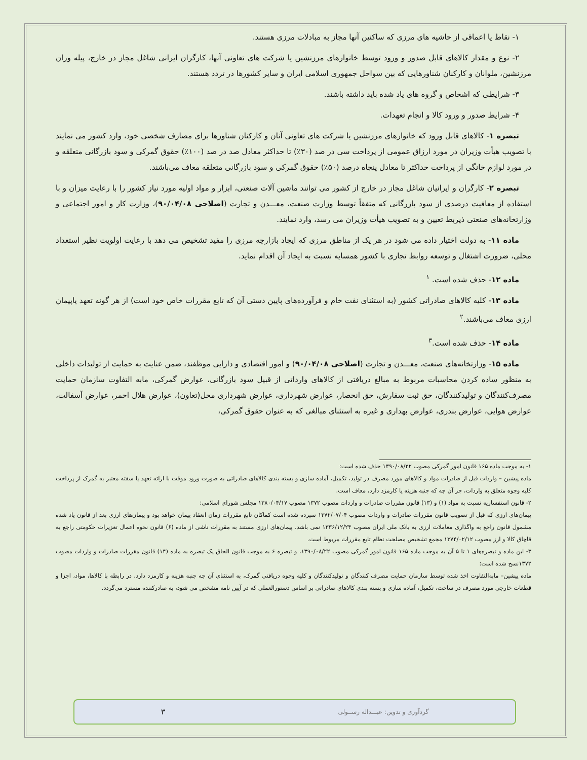۱- نقاط یا اعماقی از حاشیه های مرزی که ساکنین آنها مجاز به مبادلات مرزی هستند.
۲- نوع و مقدار کالاهای قابل صدور و ورود توسط خانوارهای مرزنشین یا شرکت های تعاونی آنها، کارگران ایرانی شاغل مجاز در خارج، پیله وران مرزنشین، ملوانان و کارکنان شناورهایی که بین سواحل جمهوری اسلامی ایران و سایر کشورها در تردد هستند.
۳- شرایطی که اشخاص و گروه های یاد شده باید داشته باشند.
۴- شرایط صدور و ورود کالا و انجام تعهدات.
تبصره ۱- کالاهای قابل ورود که خانوارهای مرزنشین یا شرکت های تعاونی آنان و کارکنان شناورها برای مصارف شخصی خود، وارد کشور می نمایند با تصویب هیأت وزیران در مورد ارزاق عمومی از پرداخت سی در صد (۳۰٪) تا حداکثر معادل صد در صد (۱۰۰٪) حقوق گمرکی و سود بازرگانی متعلقه و در مورد لوازم خانگی از پرداخت حداکثر تا معادل پنجاه درصد (۵۰٪) حقوق گمرکی و سود بازرگانی متعلقه معاف می‌باشند.
تبصره ۲- کارگران و ایرانیان شاغل مجاز در خارج از کشور می توانند ماشین آلات صنعتی، ابزار و مواد اولیه مورد نیاز کشور را با رعایت میزان و با استفاده از معافیت درصدی از سود بازرگانی که متفقاً توسط وزارت صنعت، معـــدن و تجارت (اصلاحی ۹۰/۰۴/۰۸)، وزارت کار و امور اجتماعی و وزارتخانه‌های صنعتی ذیربط تعیین و به تصویب هیأت وزیران می رسد، وارد نمایند.
ماده ۱۱- به دولت اختیار داده می شود در هر یک از مناطق مرزی که ایجاد بازارچه مرزی را مفید تشخیص می دهد با رعایت اولویت نظیر استعداد محلی، ضرورت اشتغال و توسعه روابط تجاری با کشور همسایه نسبت به ایجاد آن اقدام نماید.
ماده ۱۲- حذف شده است. <sup>۱</sup>
ماده ۱۳- کلیه کالاهای صادراتی کشور (به استثنای نفت خام و فرآورده‌های پایین دستی آن که تابع مقررات خاص خود است) از هر گونه تعهد یاپیمان ارزی معاف می‌باشند.<sup>۲</sup>
ماده ۱۴- حذف شده است.<sup>۳</sup>
ماده ۱۵- وزارتخانه‌های صنعت، معـــدن و تجارت (اصلاحی ۹۰/۰۴/۰۸) و امور اقتصادی و دارایی موظفند، ضمن عنایت به حمایت از تولیدات داخلی به منظور ساده کردن محاسبات مربوط به مبالغ دریافتی از کالاهای وارداتی از قبیل سود بازرگانی، عوارض گمرکی، مابه التفاوت سازمان حمایت مصرف‌کنندگان و تولیدکنندگان، حق ثبت سفارش، حق انحصار، عوارض شهرداری، عوارض شهرداری محل(تعاون)، عوارض هلال احمر، عوارض آسفالت، عوارض هوایی، عوارض بندری، عوارض بهداری و غیره به استثنای مبالغی که به عنوان حقوق گمرکی،
۱- به موجب ماده ۱۶۵ قانون امور گمرکی مصوب ۱۳۹۰/۰۸/۲۲ حذف شده است:
ماده پیشین – واردات قبل از صادرات مواد و کالاهای مورد مصرف در تولید، تکمیل، آماده سازی و بسته بندی کالاهای صادراتی به صورت ورود موقت با ارائه تعهد یا سفته معتبر به گمرک از پرداخت کلیه وجوه متعلق به واردات، جز آن چه که جنبه هزینه یا کارمزد دارد، معاف است.
۲- قانون استفساریه نسبت به مواد (۱) و (۱۳) قانون مقررات صادرات و واردات مصوب ۱۳۷۲ مصوب ۱۳۸۰/۰۴/۱۷ مجلس شورای اسلامی:
پیمان‌های ارزی که قبل از تصویب قانون مقررات صادرات و واردات مصوب ۱۳۷۲/۰۷/۰۴ سپرده شده است کماکان تابع مقررات زمان انعقاد پیمان خواهد بود و پیمان‌های ارزی بعد از قانون یاد شده مشمول قانون راجع به واگذاری معاملات ارزی به بانک ملی ایران مصوب ۱۳۳۶/۱۲/۲۴ نمی باشد. پیمان‌های ارزی مستند به مقررات ناشی از ماده (۶) قانون نحوه اعمال تعزیرات حکومتی راجع به قاچاق کالا و ارز مصوب ۱۳۷۴/۰۲/۱۲ مجمع تشخیص مصلحت نظام تابع مقررات مربوط است.
۳- این ماده و تبصره‌های ۱ تا ۵ آن به موجب ماده ۱۶۵ قانون امور گمرکی مصوب ۱۳۹۰/۰۸/۲۲، و تبصره ۶ به موجب قانون الحاق یک تبصره به ماده (۱۴) قانون مقررات صادرات و واردات مصوب ۱۳۷۲نسخ شده است:
ماده پیشین– مابه‌التفاوت اخذ شده توسط سازمان حمایت مصرف کنندگان و تولیدکنندگان و کلیه وجوه دریافتی گمرک، به استثنای آن چه جنبه هزینه و کارمزد دارد، در رابطه با کالاها، مواد، اجزا و قطعات خارجی مورد مصرف در ساخت، تکمیل، آماده سازی و بسته بندی کالاهای صادراتی بر اساس دستورالعملی که در آیین نامه مشخص می شود، به صادرکننده مسترد می‌گردد.
گردآوری و تدوین: عبـــداله رســولی ۳